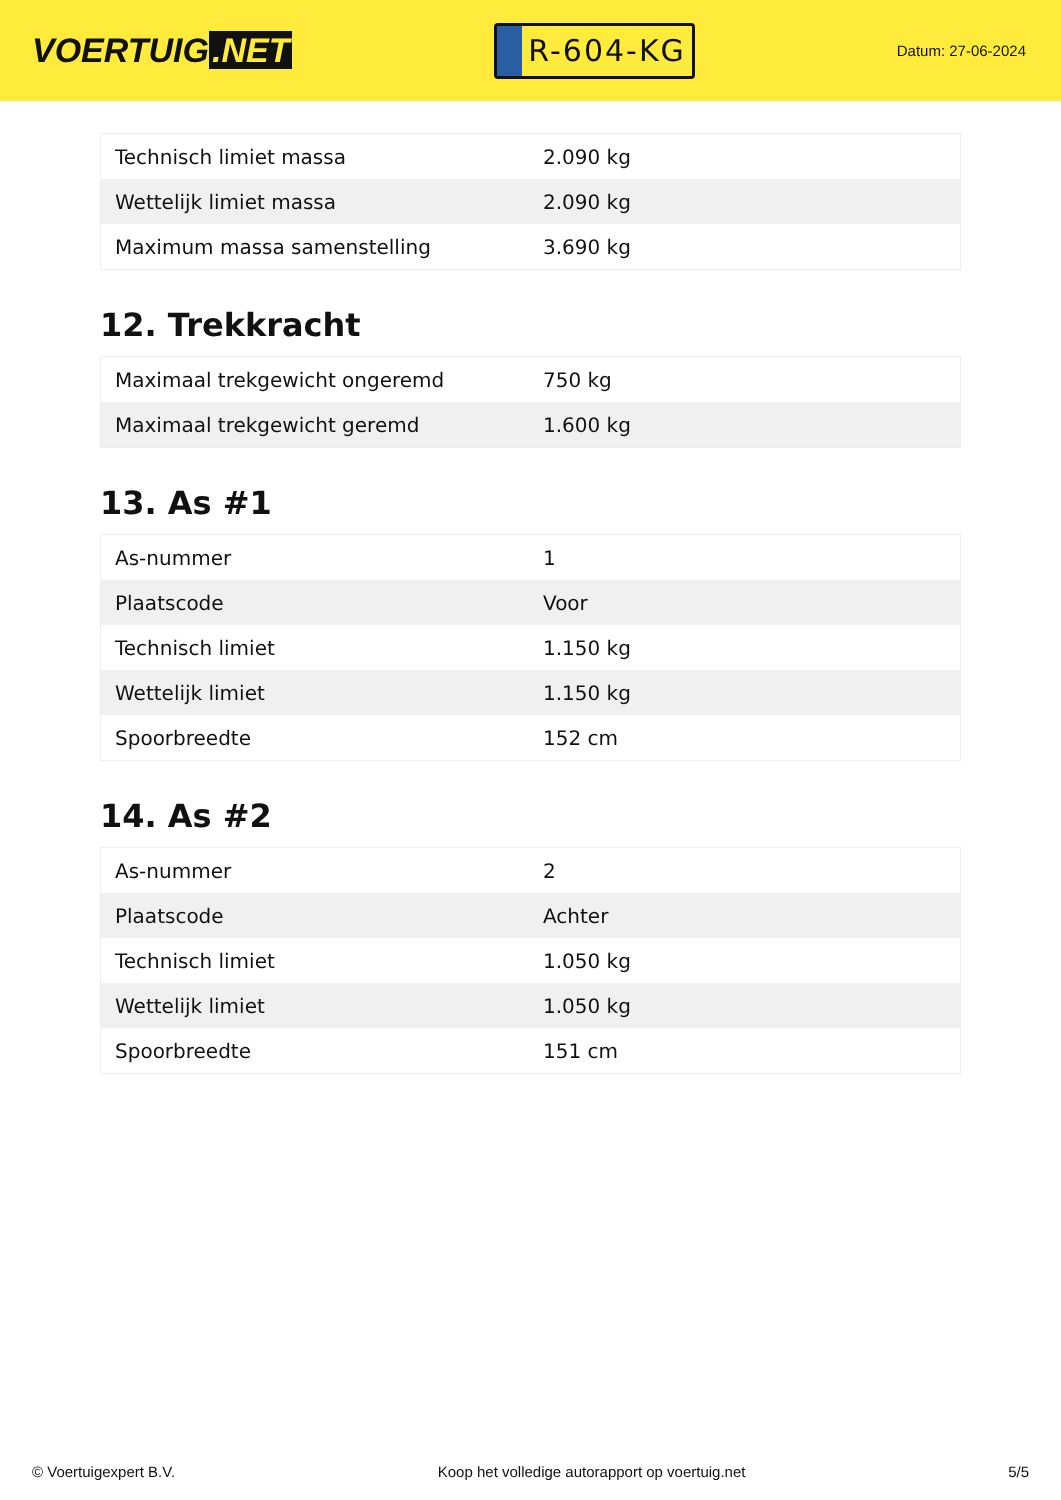VOERTUIG.NET
R-604-KG
Datum: 27-06-2024
| Technisch limiet massa | 2.090 kg |
| Wettelijk limiet massa | 2.090 kg |
| Maximum massa samenstelling | 3.690 kg |
12. Trekkracht
| Maximaal trekgewicht ongeremd | 750 kg |
| Maximaal trekgewicht geremd | 1.600 kg |
13. As #1
| As-nummer | 1 |
| Plaatscode | Voor |
| Technisch limiet | 1.150 kg |
| Wettelijk limiet | 1.150 kg |
| Spoorbreedte | 152 cm |
14. As #2
| As-nummer | 2 |
| Plaatscode | Achter |
| Technisch limiet | 1.050 kg |
| Wettelijk limiet | 1.050 kg |
| Spoorbreedte | 151 cm |
© Voertuigexpert B.V. Koop het volledige autorapport op voertuig.net 5/5